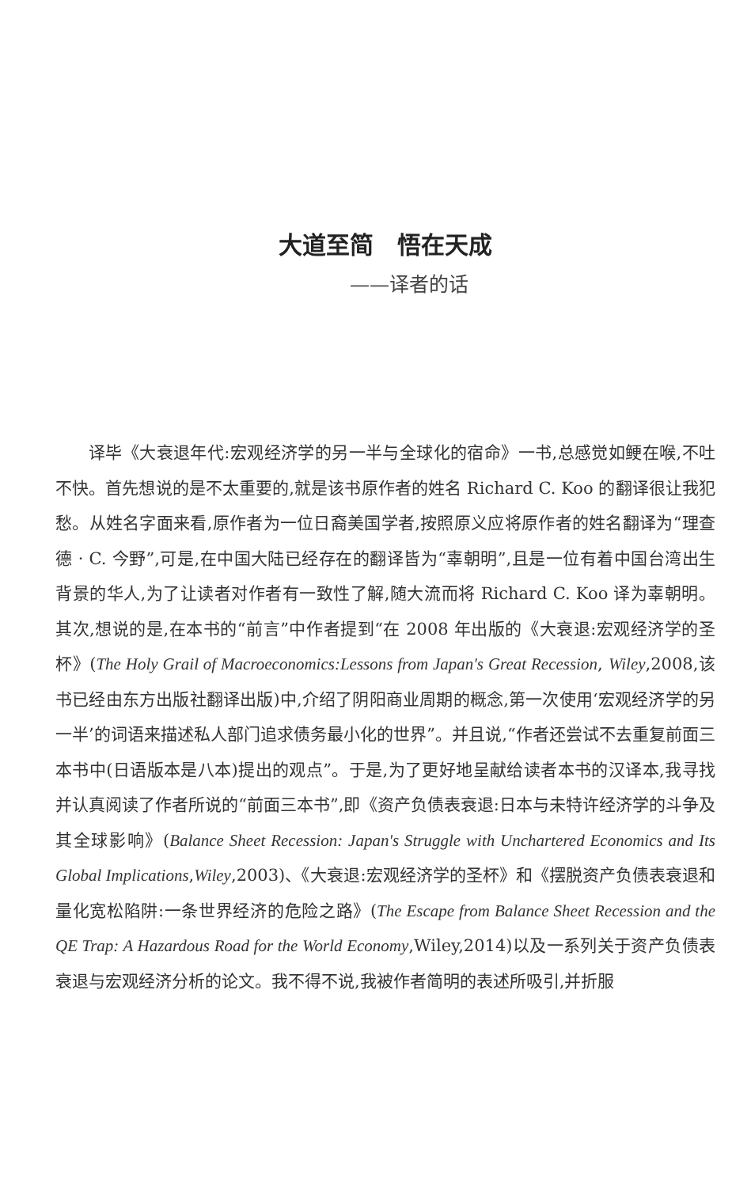大道至简　悟在天成
——译者的话
译毕《大衰退年代:宏观经济学的另一半与全球化的宿命》一书,总感觉如鲠在喉,不吐不快。首先想说的是不太重要的,就是该书原作者的姓名 Richard C. Koo 的翻译很让我犯愁。从姓名字面来看,原作者为一位日裔美国学者,按照原义应将原作者的姓名翻译为“理查德 · C. 今野”,可是,在中国大陆已经存在的翻译皆为“辜朝明”,且是一位有着中国台湾出生背景的华人,为了让读者对作者有一致性了解,随大流而将 Richard C. Koo 译为辜朝明。其次,想说的是,在本书的“前言”中作者提到“在 2008 年出版的《大衰退:宏观经济学的圣杯》(The Holy Grail of Macroeconomics:Lessons from Japan's Great Recession, Wiley,2008,该书已经由东方出版社翻译出版)中,介绍了阴阳商业周期的概念,第一次使用‘宏观经济学的另一半’的词语来描述私人部门追求债务最小化的世界”。并且说,“作者还尝试不去重复前面三本书中(日语版本是八本)提出的观点”。于是,为了更好地呈献给读者本书的汉译本,我寻找并认真阅读了作者所说的“前面三本书”,即《资产负债表衰退:日本与未特许经济学的斗争及其全球影响》(Balance Sheet Recession: Japan's Struggle with Unchartered Economics and Its Global Implications,Wiley,2003)、《大衰退:宏观经济学的圣杯》和《摆脱资产负债表衰退和量化宽松陷阱:一条世界经济的危险之路》(The Escape from Balance Sheet Recession and the QE Trap: A Hazardous Road for the World Economy,Wiley,2014)以及一系列关于资产负债表衰退与宏观经济分析的论文。我不得不说,我被作者简明的表述所吸引,并折服